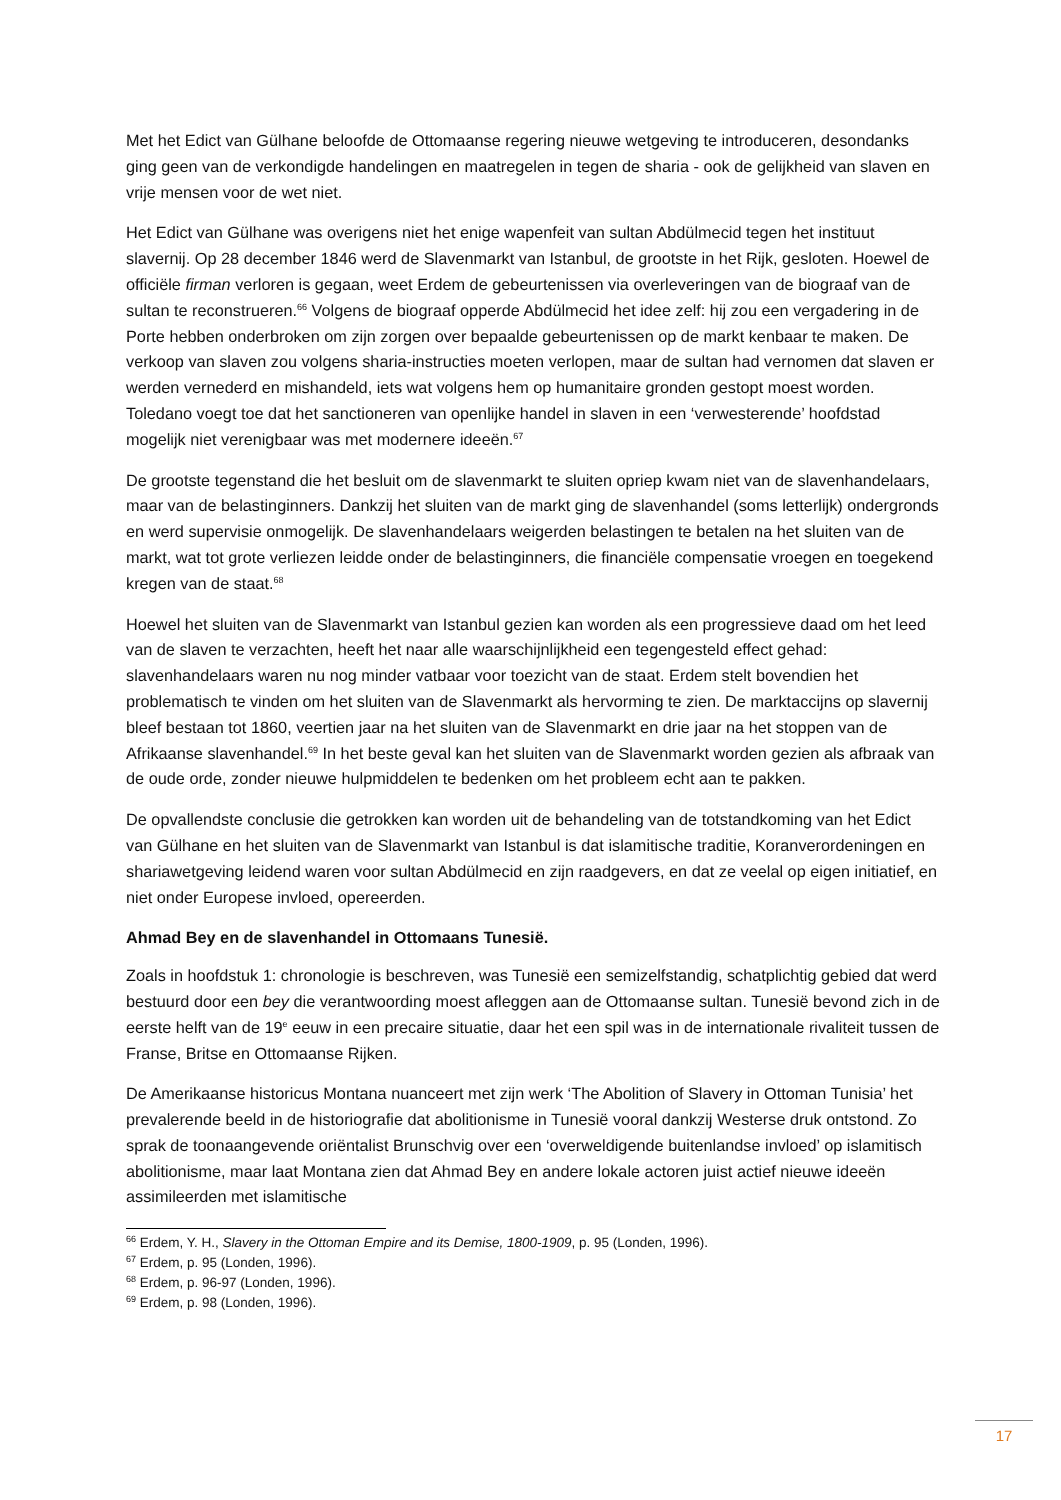Met het Edict van Gülhane beloofde de Ottomaanse regering nieuwe wetgeving te introduceren, desondanks ging geen van de verkondigde handelingen en maatregelen in tegen de sharia - ook de gelijkheid van slaven en vrije mensen voor de wet niet.
Het Edict van Gülhane was overigens niet het enige wapenfeit van sultan Abdülmecid tegen het instituut slavernij. Op 28 december 1846 werd de Slavenmarkt van Istanbul, de grootste in het Rijk, gesloten. Hoewel de officiële firman verloren is gegaan, weet Erdem de gebeurtenissen via overleveringen van de biograaf van de sultan te reconstrueren.<sup>66</sup> Volgens de biograaf opperde Abdülmecid het idee zelf: hij zou een vergadering in de Porte hebben onderbroken om zijn zorgen over bepaalde gebeurtenissen op de markt kenbaar te maken. De verkoop van slaven zou volgens sharia-instructies moeten verlopen, maar de sultan had vernomen dat slaven er werden vernederd en mishandeld, iets wat volgens hem op humanitaire gronden gestopt moest worden. Toledano voegt toe dat het sanctioneren van openlijke handel in slaven in een ‘verwesterende’ hoofdstad mogelijk niet verenigbaar was met modernere ideeën.<sup>67</sup>
De grootste tegenstand die het besluit om de slavenmarkt te sluiten opriep kwam niet van de slavenhandelaars, maar van de belastinginners. Dankzij het sluiten van de markt ging de slavenhandel (soms letterlijk) ondergronds en werd supervisie onmogelijk. De slavenhandelaars weigerden belastingen te betalen na het sluiten van de markt, wat tot grote verliezen leidde onder de belastinginners, die financiële compensatie vroegen en toegekend kregen van de staat.<sup>68</sup>
Hoewel het sluiten van de Slavenmarkt van Istanbul gezien kan worden als een progressieve daad om het leed van de slaven te verzachten, heeft het naar alle waarschijnlijkheid een tegengesteld effect gehad: slavenhandelaars waren nu nog minder vatbaar voor toezicht van de staat. Erdem stelt bovendien het problematisch te vinden om het sluiten van de Slavenmarkt als hervorming te zien. De marktaccijns op slavernij bleef bestaan tot 1860, veertien jaar na het sluiten van de Slavenmarkt en drie jaar na het stoppen van de Afrikaanse slavenhandel.<sup>69</sup> In het beste geval kan het sluiten van de Slavenmarkt worden gezien als afbraak van de oude orde, zonder nieuwe hulpmiddelen te bedenken om het probleem echt aan te pakken.
De opvallendste conclusie die getrokken kan worden uit de behandeling van de totstandkoming van het Edict van Gülhane en het sluiten van de Slavenmarkt van Istanbul is dat islamitische traditie, Koranverordeningen en shariawetgeving leidend waren voor sultan Abdülmecid en zijn raadgevers, en dat ze veelal op eigen initiatief, en niet onder Europese invloed, opereerden.
Ahmad Bey en de slavenhandel in Ottomaans Tunesië.
Zoals in hoofdstuk 1: chronologie is beschreven, was Tunesië een semizelfstandig, schatplichtig gebied dat werd bestuurd door een bey die verantwoording moest afleggen aan de Ottomaanse sultan. Tunesië bevond zich in de eerste helft van de 19<sup>e</sup> eeuw in een precaire situatie, daar het een spil was in de internationale rivaliteit tussen de Franse, Britse en Ottomaanse Rijken.
De Amerikaanse historicus Montana nuanceert met zijn werk ‘The Abolition of Slavery in Ottoman Tunisia’ het prevalerende beeld in de historiografie dat abolitionisme in Tunesië vooral dankzij Westerse druk ontstond. Zo sprak de toonaangevende oriëntalist Brunschvig over een ‘overweldigende buitenlandse invloed’ op islamitisch abolitionisme, maar laat Montana zien dat Ahmad Bey en andere lokale actoren juist actief nieuwe ideeën assimileerden met islamitische
<sup>66</sup> Erdem, Y. H., Slavery in the Ottoman Empire and its Demise, 1800-1909, p. 95 (Londen, 1996).
<sup>67</sup> Erdem, p. 95 (Londen, 1996).
<sup>68</sup> Erdem, p. 96-97 (Londen, 1996).
<sup>69</sup> Erdem, p. 98 (Londen, 1996).
17